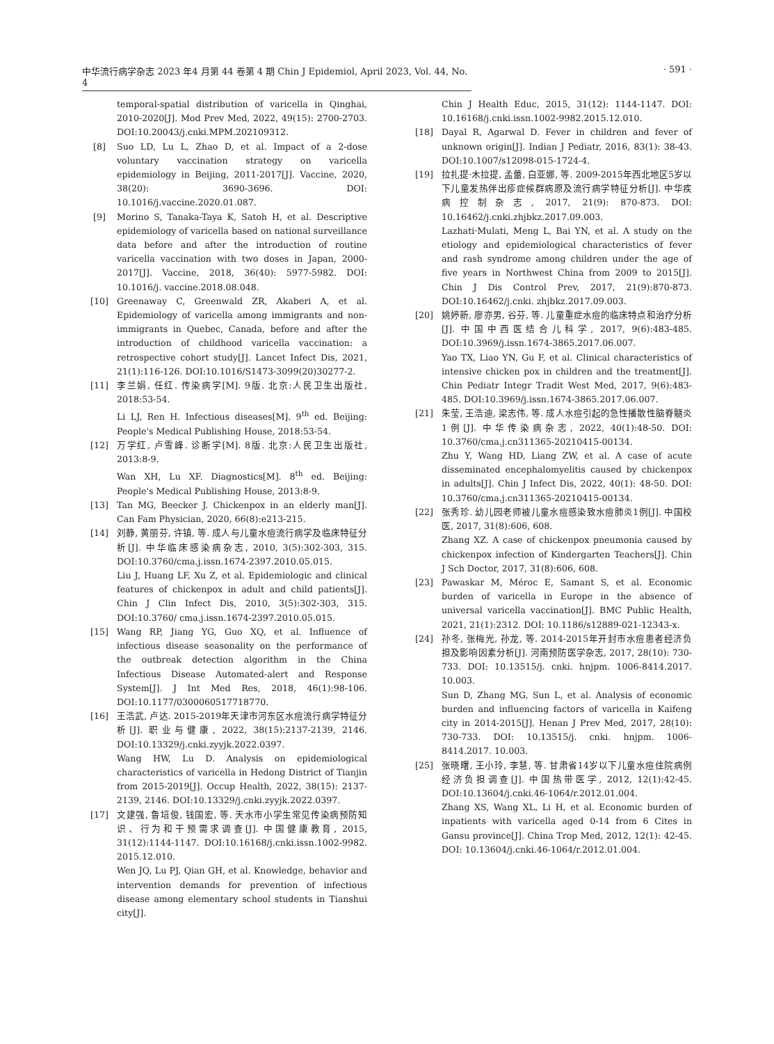中华流行病学杂志 2023 年4 月第 44 卷第 4 期 Chin J Epidemiol, April 2023, Vol. 44, No. 4 · 591 ·
temporal-spatial distribution of varicella in Qinghai, 2010-2020[J]. Mod Prev Med, 2022, 49(15): 2700-2703. DOI:10.20043/j.cnki.MPM.202109312.
[8] Suo LD, Lu L, Zhao D, et al. Impact of a 2-dose voluntary vaccination strategy on varicella epidemiology in Beijing, 2011-2017[J]. Vaccine, 2020, 38(20): 3690-3696. DOI: 10.1016/j.vaccine.2020.01.087.
[9] Morino S, Tanaka-Taya K, Satoh H, et al. Descriptive epidemiology of varicella based on national surveillance data before and after the introduction of routine varicella vaccination with two doses in Japan, 2000-2017[J]. Vaccine, 2018, 36(40): 5977-5982. DOI: 10.1016/j. vaccine.2018.08.048.
[10] Greenaway C, Greenwald ZR, Akaberi A, et al. Epidemiology of varicella among immigrants and non-immigrants in Quebec, Canada, before and after the introduction of childhood varicella vaccination: a retrospective cohort study[J]. Lancet Infect Dis, 2021, 21(1):116-126. DOI:10.1016/S1473-3099(20)30277-2.
[11] 李兰娟, 任红. 传染病学[M]. 9版. 北京:人民卫生出版社, 2018:53-54.
Li LJ, Ren H. Infectious diseases[M]. 9<sup>th</sup> ed. Beijing: People's Medical Publishing House, 2018:53-54.
[12] 万学红, 卢雪峰. 诊断学[M]. 8版. 北京:人民卫生出版社, 2013:8-9.
Wan XH, Lu XF. Diagnostics[M]. 8<sup>th</sup> ed. Beijing: People's Medical Publishing House, 2013:8-9.
[13] Tan MG, Beecker J. Chickenpox in an elderly man[J]. Can Fam Physician, 2020, 66(8):e213-215.
[14] 刘静, 黄丽芬, 许镇, 等. 成人与儿童水痘流行病学及临床特征分析[J]. 中华临床感染病杂志, 2010, 3(5):302-303, 315. DOI:10.3760/cma.j.issn.1674-2397.2010.05.015.
Liu J, Huang LF, Xu Z, et al. Epidemiologic and clinical features of chickenpox in adult and child patients[J]. Chin J Clin Infect Dis, 2010, 3(5):302-303, 315. DOI:10.3760/ cma.j.issn.1674-2397.2010.05.015.
[15] Wang RP, Jiang YG, Guo XQ, et al. Influence of infectious disease seasonality on the performance of the outbreak detection algorithm in the China Infectious Disease Automated-alert and Response System[J]. J Int Med Res, 2018, 46(1):98-106. DOI:10.1177/0300060517718770.
[16] 王浩武, 卢达. 2015-2019年天津市河东区水痘流行病学特征分析[J]. 职业与健康, 2022, 38(15):2137-2139, 2146. DOI:10.13329/j.cnki.zyyjk.2022.0397.
Wang HW, Lu D. Analysis on epidemiological characteristics of varicella in Hedong District of Tianjin from 2015-2019[J]. Occup Health, 2022, 38(15): 2137-2139, 2146. DOI:10.13329/j.cnki.zyyjk.2022.0397.
[17] 文建强, 鲁培俊, 钱国宏, 等. 天水市小学生常见传染病预防知识、行为和干预需求调查[J]. 中国健康教育, 2015, 31(12):1144-1147. DOI:10.16168/j.cnki.issn.1002-9982. 2015.12.010.
Wen JQ, Lu PJ, Qian GH, et al. Knowledge, behavior and intervention demands for prevention of infectious disease among elementary school students in Tianshui city[J].
Chin J Health Educ, 2015, 31(12): 1144-1147. DOI: 10.16168/j.cnki.issn.1002-9982.2015.12.010.
[18] Dayal R, Agarwal D. Fever in children and fever of unknown origin[J]. Indian J Pediatr, 2016, 83(1): 38-43. DOI:10.1007/s12098-015-1724-4.
[19] 拉扎提·木拉提, 孟蕾, 白亚娜, 等. 2009-2015年西北地区5岁以下儿童发热伴出疹症候群病原及流行病学特征分析[J]. 中华疾病控制杂志, 2017, 21(9): 870-873. DOI: 10.16462/j.cnki.zhjbkz.2017.09.003.
Lazhati·Mulati, Meng L, Bai YN, et al. A study on the etiology and epidemiological characteristics of fever and rash syndrome among children under the age of five years in Northwest China from 2009 to 2015[J]. Chin J Dis Control Prev, 2017, 21(9):870-873. DOI:10.16462/j.cnki. zhjbkz.2017.09.003.
[20] 姚婷新, 廖亦男, 谷芬, 等. 儿童重症水痘的临床特点和治疗分析[J]. 中国中西医结合儿科学, 2017, 9(6):483-485. DOI:10.3969/j.issn.1674-3865.2017.06.007.
Yao TX, Liao YN, Gu F, et al. Clinical characteristics of intensive chicken pox in children and the treatment[J]. Chin Pediatr Integr Tradit West Med, 2017, 9(6):483-485. DOI:10.3969/j.issn.1674-3865.2017.06.007.
[21] 朱莹, 王浩迪, 梁志伟, 等. 成人水痘引起的急性播散性脑脊髓炎1例[J]. 中华传染病杂志, 2022, 40(1):48-50. DOI: 10.3760/cma.j.cn311365-20210415-00134.
Zhu Y, Wang HD, Liang ZW, et al. A case of acute disseminated encephalomyelitis caused by chickenpox in adults[J]. Chin J Infect Dis, 2022, 40(1): 48-50. DOI: 10.3760/cma.j.cn311365-20210415-00134.
[22] 张秀珍. 幼儿园老师被儿童水痘感染致水痘肺炎1例[J]. 中国校医, 2017, 31(8):606, 608.
Zhang XZ. A case of chickenpox pneumonia caused by chickenpox infection of Kindergarten Teachers[J]. Chin J Sch Doctor, 2017, 31(8):606, 608.
[23] Pawaskar M, Méroc E, Samant S, et al. Economic burden of varicella in Europe in the absence of universal varicella vaccination[J]. BMC Public Health, 2021, 21(1):2312. DOI: 10.1186/s12889-021-12343-x.
[24] 孙冬, 张梅光, 孙龙, 等. 2014-2015年开封市水痘患者经济负担及影响因素分析[J]. 河南预防医学杂志, 2017, 28(10): 730-733. DOI: 10.13515/j. cnki. hnjpm. 1006-8414.2017. 10.003.
Sun D, Zhang MG, Sun L, et al. Analysis of economic burden and influencing factors of varicella in Kaifeng city in 2014-2015[J]. Henan J Prev Med, 2017, 28(10): 730-733. DOI: 10.13515/j. cnki. hnjpm. 1006-8414.2017. 10.003.
[25] 张晓曙, 王小玲, 李慧, 等. 甘肃省14岁以下儿童水痘住院病例经济负担调查[J]. 中国热带医学, 2012, 12(1):42-45. DOI:10.13604/j.cnki.46-1064/r.2012.01.004.
Zhang XS, Wang XL, Li H, et al. Economic burden of inpatients with varicella aged 0-14 from 6 Cites in Gansu province[J]. China Trop Med, 2012, 12(1): 42-45. DOI: 10.13604/j.cnki.46-1064/r.2012.01.004.